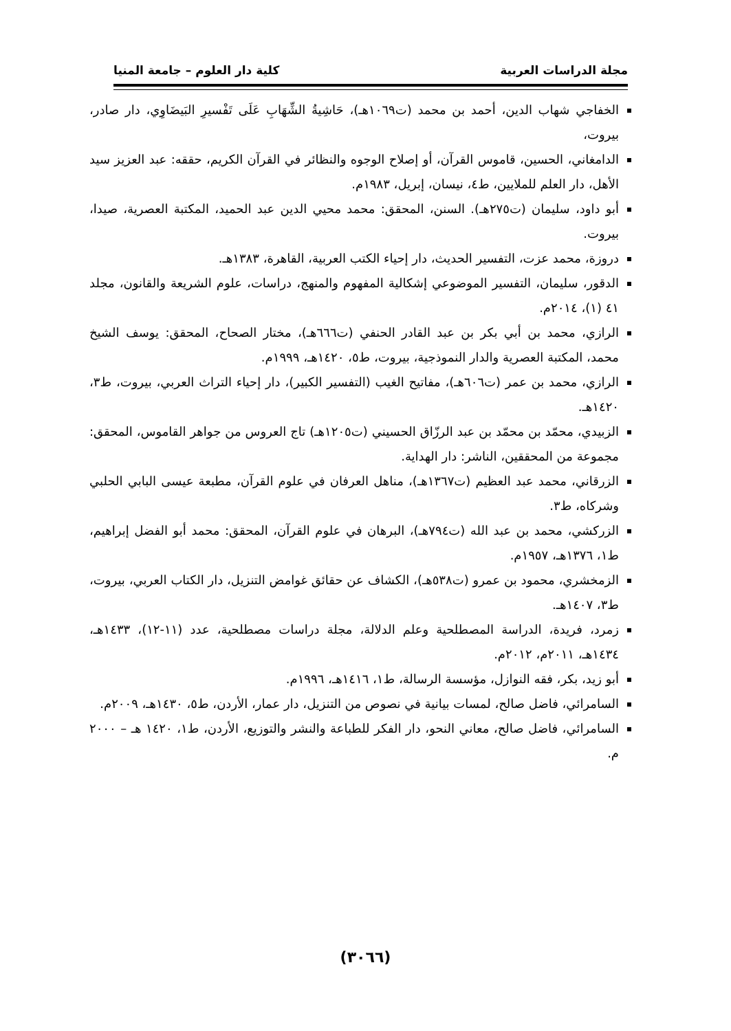مجلة الدراسات العربية كلية دار العلوم – جامعة المنيا
الخفاجي شهاب الدين، أحمد بن محمد (ت١٠٦٩هـ)، حَاشِيةُ الشِّهَابِ عَلَى تَفْسيرِ البَيضَاوِي، دار صادر، بيروت،
الدامغاني، الحسين، قاموس القرآن، أو إصلاح الوجوه والنظائر في القرآن الكريم، حققه: عبد العزيز سيد الأهل، دار العلم للملايين، ط٤، نيسان، إبريل، ١٩٨٣م.
أبو داود، سليمان (ت٢٧٥هـ). السنن، المحقق: محمد محيي الدين عبد الحميد، المكتبة العصرية، صيدا، بيروت.
دروزة، محمد عزت، التفسير الحديث، دار إحياء الكتب العربية، القاهرة، ١٣٨٣هـ.
الدقور، سليمان، التفسير الموضوعي إشكالية المفهوم والمنهج، دراسات، علوم الشريعة والقانون، مجلد ٤١ (١)، ٢٠١٤م.
الرازي، محمد بن أبي بكر بن عبد القادر الحنفي (ت٦٦٦هـ)، مختار الصحاح، المحقق: يوسف الشيخ محمد، المكتبة العصرية والدار النموذجية، بيروت، ط٥، ١٤٢٠هـ، ١٩٩٩م.
الرازي، محمد بن عمر (ت٦٠٦هـ)، مفاتيح الغيب (التفسير الكبير)، دار إحياء التراث العربي، بيروت، ط٣، ١٤٢٠هـ.
الزبيدي، محمّد بن محمّد بن عبد الرزّاق الحسيني (ت١٢٠٥هـ) تاج العروس من جواهر القاموس، المحقق: مجموعة من المحققين، الناشر: دار الهداية.
الزرقاني، محمد عبد العظيم (ت١٣٦٧هـ)، مناهل العرفان في علوم القرآن، مطبعة عيسى البابي الحلبي وشركاه، ط٣.
الزركشي، محمد بن عبد الله (ت٧٩٤هـ)، البرهان في علوم القرآن، المحقق: محمد أبو الفضل إبراهيم، ط١، ١٣٧٦هـ، ١٩٥٧م.
الزمخشري، محمود بن عمرو (ت٥٣٨هـ)، الكشاف عن حقائق غوامض التنزيل، دار الكتاب العربي، بيروت، ط٣، ١٤٠٧هـ.
زمرد، فريدة، الدراسة المصطلحية وعلم الدلالة، مجلة دراسات مصطلحية، عدد (١١-١٢)، ١٤٣٣هـ، ١٤٣٤هـ، ٢٠١١م، ٢٠١٢م.
أبو زيد، بكر، فقه النوازل، مؤسسة الرسالة، ط١، ١٤١٦هـ، ١٩٩٦م.
السامرائي، فاضل صالح، لمسات بيانية في نصوص من التنزيل، دار عمار، الأردن، ط٥، ١٤٣٠هـ، ٢٠٠٩م.
السامرائي، فاضل صالح، معاني النحو، دار الفكر للطباعة والنشر والتوزيع، الأردن، ط١، ١٤٢٠ هـ – ٢٠٠٠ م.
(٣٠٦٦)